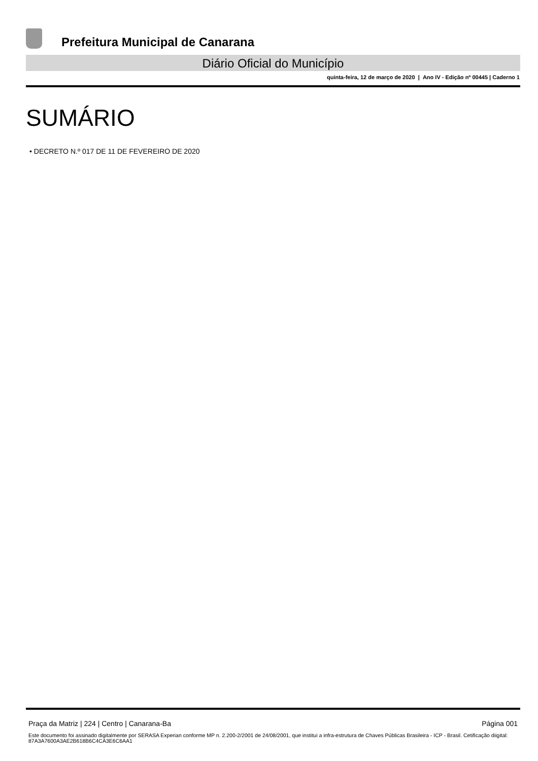Prefeitura Municipal de Canarana
Diário Oficial do Município
quinta-feira, 12 de março de 2020 | Ano IV - Edição nº 00445 | Caderno 1
SUMÁRIO
• DECRETO N.º 017 DE 11 DE FEVEREIRO DE 2020
Praça da Matriz | 224 | Centro | Canarana-Ba Página 001
Este documento foi assinado digitalmente por SERASA Experian conforme MP n. 2.200-2/2001 de 24/08/2001, que institui a infra-estrutura de Chaves Públicas Brasileira - ICP - Brasil. Cetificação diigital: 87A3A7600A3AE2B618B6C4CA3E6C6AA1